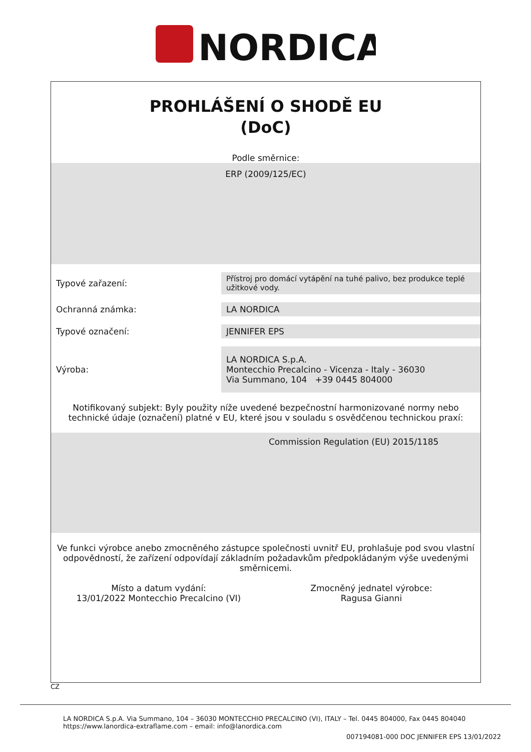NORDICA
PROHLÁŠENÍ O SHODĚ EU
(DoC)
Podle směrnice:
ERP (2009/125/EC)
| Typové zařazení: | Přístroj pro domácí vytápění na tuhé palivo, bez produkce teplé užitkové vody. |
| Ochranná známka: | LA NORDICA |
| Typové označení: | JENNIFER EPS |
| Výroba: | LA NORDICA S.p.A. Montecchio Precalcino - Vicenza - Italy - 36030 Via Summano, 104 +39 0445 804000 |
Notifikovaný subjekt: Byly použity níže uvedené bezpečnostní harmonizované normy nebo technické údaje (označení) platné v EU, které jsou v souladu s osvědčenou technickou praxí:
Commission Regulation (EU) 2015/1185
Ve funkci výrobce anebo zmocněného zástupce společnosti uvnitř EU, prohlašuje pod svou vlastní odpovědností, že zařízení odpovídají základním požadavkům předpokládaným výše uvedenými směrnicemi.
Místo a datum vydání:
13/01/2022 Montecchio Precalcino (VI)
Zmocněný jednatel výrobce:
Ragusa Gianni
CZ
LA NORDICA S.p.A. Via Summano, 104 – 36030 MONTECCHIO PRECALCINO (VI), ITALY – Tel. 0445 804000, Fax 0445 804040
https://www.lanordica-extraflame.com – email: info@lanordica.com
007194081-000 DOC JENNIFER EPS 13/01/2022